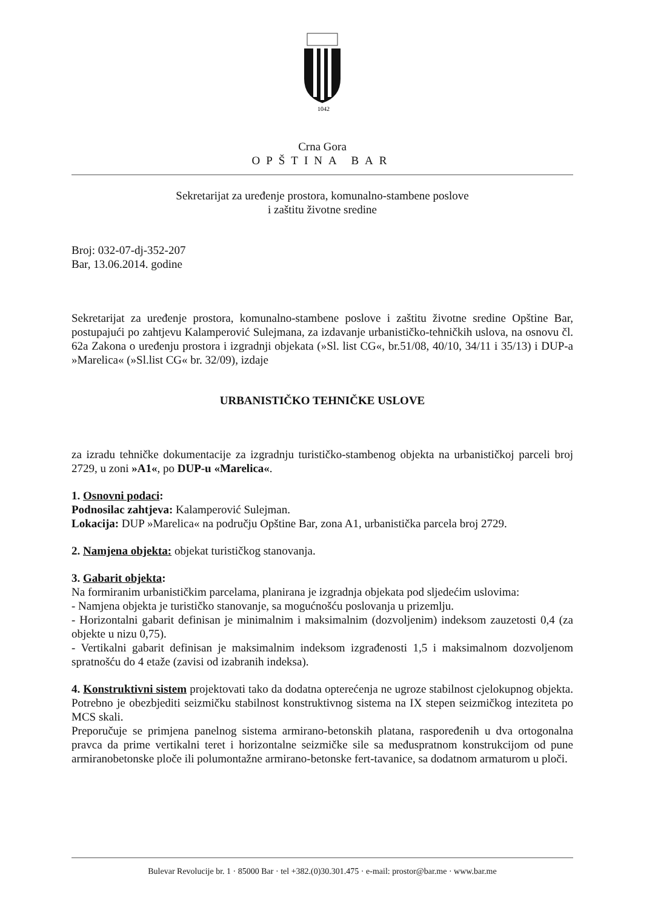1042
Crna Gora
OPŠTINA BAR
Sekretarijat za uređenje prostora, komunalno-stambene poslove
i zaštitu životne sredine
Broj: 032-07-dj-352-207
Bar, 13.06.2014. godine
Sekretarijat za uređenje prostora, komunalno-stambene poslove i zaštitu životne sredine Opštine Bar, postupajući po zahtjevu Kalamperović Sulejmana, za izdavanje urbanističko-tehničkih uslova, na osnovu čl. 62a Zakona o uređenju prostora i izgradnji objekata (»Sl. list CG«, br.51/08, 40/10, 34/11 i 35/13) i DUP-a »Marelica« (»Sl.list CG« br. 32/09), izdaje
URBANISTIČKO TEHNIČKE USLOVE
za izradu tehničke dokumentacije za izgradnju turističko-stambenog objekta na urbanističkoj parceli broj 2729, u zoni »A1«, po DUP-u «Marelica«.
1. Osnovni podaci:
Podnosilac zahtjeva: Kalamperović Sulejman.
Lokacija: DUP »Marelica« na području Opštine Bar, zona A1, urbanistička parcela broj 2729.
2. Namjena objekta: objekat turističkog stanovanja.
3. Gabarit objekta:
Na formiranim urbanističkim parcelama, planirana je izgradnja objekata pod sljedećim uslovima:
- Namjena objekta je turističko stanovanje, sa mogućnošću poslovanja u prizemlju.
- Horizontalni gabarit definisan je minimalnim i maksimalnim (dozvoljenim) indeksom zauzetosti 0,4 (za objekte u nizu 0,75).
- Vertikalni gabarit definisan je maksimalnim indeksom izgrađenosti 1,5 i maksimalnom dozvoljenom spratnošću do 4 etaže (zavisi od izabranih indeksa).
4. Konstruktivni sistem projektovati tako da dodatna opterećenja ne ugroze stabilnost cjelokupnog objekta. Potrebno je obezbjediti seizmičku stabilnost konstruktivnog sistema na IX stepen seizmičkog inteziteta po MCS skali.
Preporučuje se primjena panelnog sistema armirano-betonskih platana, raspoređenih u dva ortogonalna pravca da prime vertikalni teret i horizontalne seizmičke sile sa međuspratnom konstrukcijom od pune armiranobetonske ploče ili polumontažne armirano-betonske fert-tavanice, sa dodatnom armaturom u ploči.
Bulevar Revolucije br. 1 · 85000 Bar · tel +382.(0)30.301.475 · e-mail: prostor@bar.me · www.bar.me